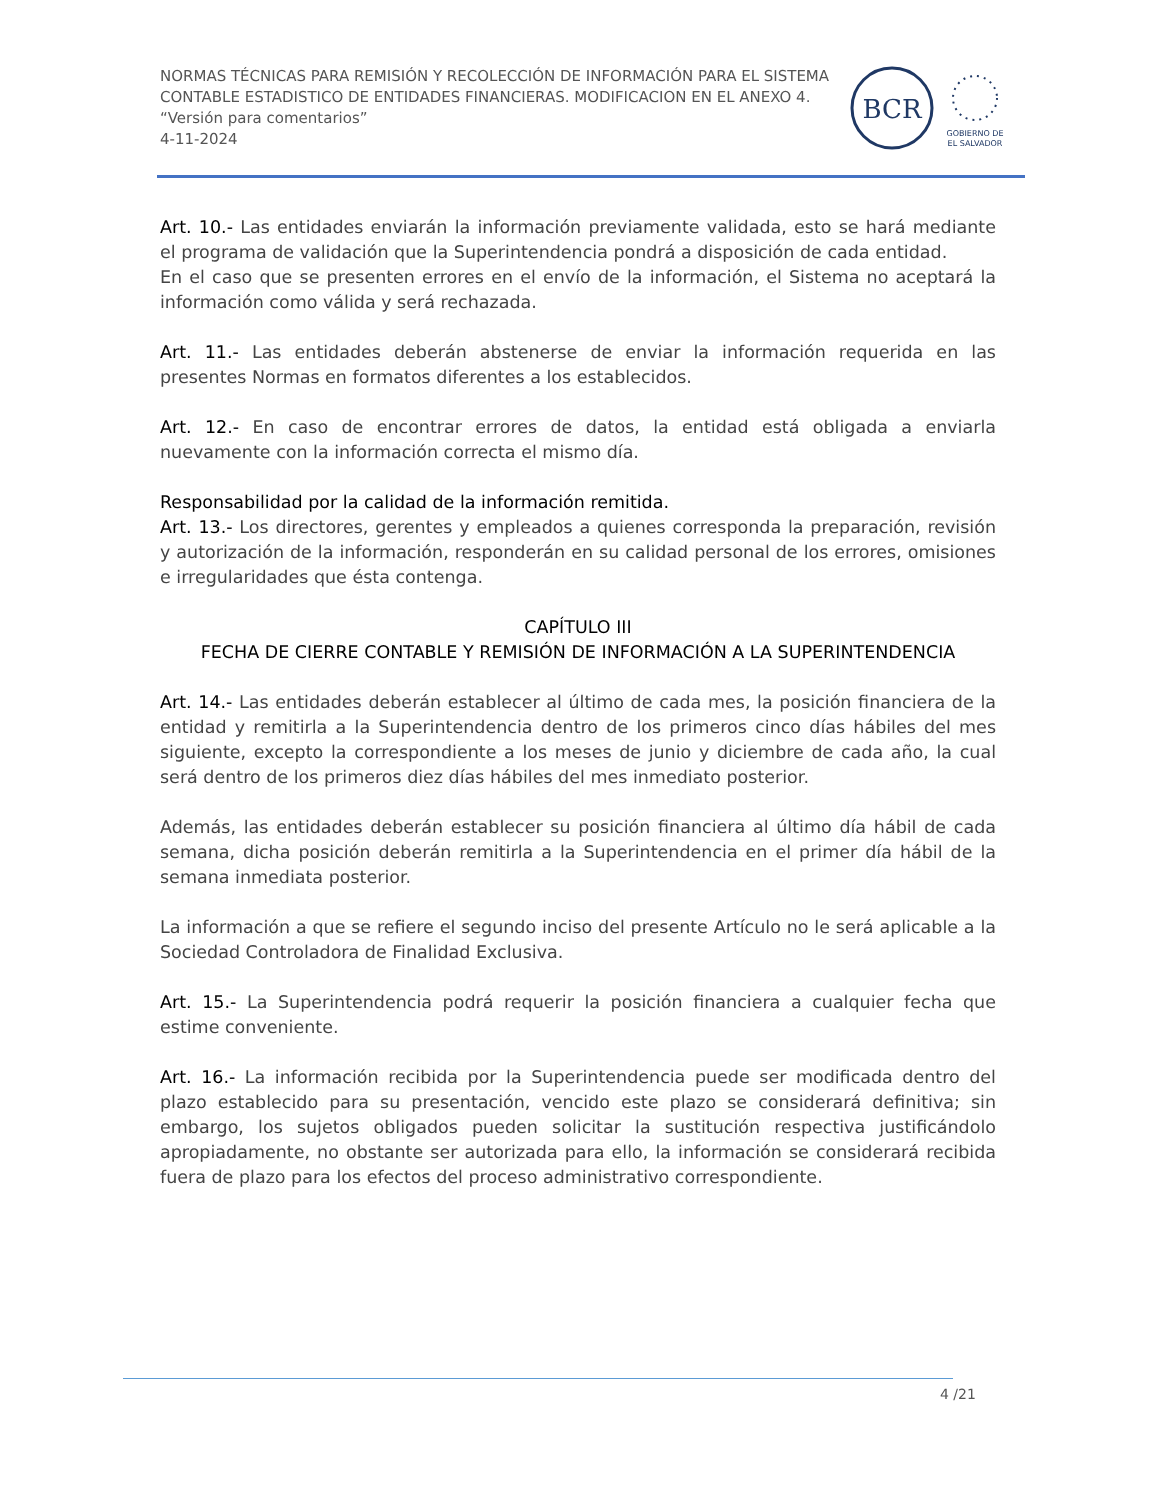NORMAS TÉCNICAS PARA REMISIÓN Y RECOLECCIÓN DE INFORMACIÓN PARA EL SISTEMA CONTABLE ESTADISTICO DE ENTIDADES FINANCIERAS. MODIFICACION EN EL ANEXO 4.
“Versión para comentarios”
4-11-2024
BCR
GOBIERNO DE
EL SALVADOR
Art. 10.- Las entidades enviarán la información previamente validada, esto se hará mediante el programa de validación que la Superintendencia pondrá a disposición de cada entidad.
En el caso que se presenten errores en el envío de la información, el Sistema no aceptará la información como válida y será rechazada.
Art. 11.- Las entidades deberán abstenerse de enviar la información requerida en las presentes Normas en formatos diferentes a los establecidos.
Art. 12.- En caso de encontrar errores de datos, la entidad está obligada a enviarla nuevamente con la información correcta el mismo día.
Responsabilidad por la calidad de la información remitida.
Art. 13.- Los directores, gerentes y empleados a quienes corresponda la preparación, revisión y autorización de la información, responderán en su calidad personal de los errores, omisiones e irregularidades que ésta contenga.
CAPÍTULO III
FECHA DE CIERRE CONTABLE Y REMISIÓN DE INFORMACIÓN A LA SUPERINTENDENCIA
Art. 14.- Las entidades deberán establecer al último de cada mes, la posición financiera de la entidad y remitirla a la Superintendencia dentro de los primeros cinco días hábiles del mes siguiente, excepto la correspondiente a los meses de junio y diciembre de cada año, la cual será dentro de los primeros diez días hábiles del mes inmediato posterior.
Además, las entidades deberán establecer su posición financiera al último día hábil de cada semana, dicha posición deberán remitirla a la Superintendencia en el primer día hábil de la semana inmediata posterior.
La información a que se refiere el segundo inciso del presente Artículo no le será aplicable a la Sociedad Controladora de Finalidad Exclusiva.
Art. 15.- La Superintendencia podrá requerir la posición financiera a cualquier fecha que estime conveniente.
Art. 16.- La información recibida por la Superintendencia puede ser modificada dentro del plazo establecido para su presentación, vencido este plazo se considerará definitiva; sin embargo, los sujetos obligados pueden solicitar la sustitución respectiva justificándolo apropiadamente, no obstante ser autorizada para ello, la información se considerará recibida fuera de plazo para los efectos del proceso administrativo correspondiente.
4 /21